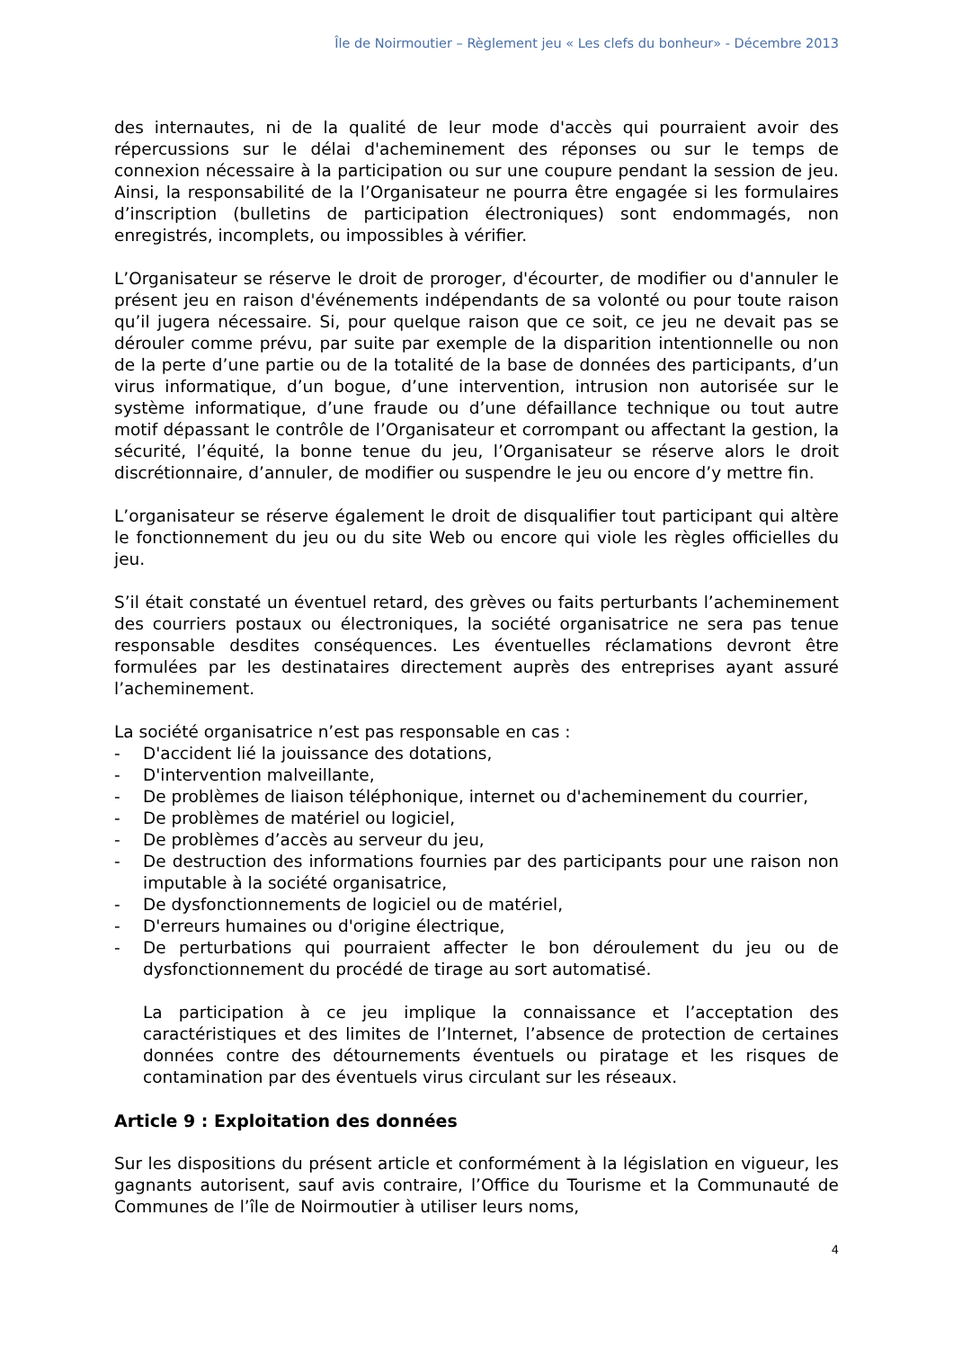Île de Noirmoutier – Règlement jeu « Les clefs du bonheur» - Décembre 2013
des internautes, ni de la qualité de leur mode d'accès qui pourraient avoir des répercussions sur le délai d'acheminement des réponses ou sur le temps de connexion nécessaire à la participation ou sur une coupure pendant la session de jeu. Ainsi, la responsabilité de la l’Organisateur ne pourra être engagée si les formulaires d’inscription (bulletins de participation électroniques) sont endommagés, non enregistrés, incomplets, ou impossibles à vérifier.
L’Organisateur se réserve le droit de proroger, d'écourter, de modifier ou d'annuler le présent jeu en raison d'événements indépendants de sa volonté ou pour toute raison qu’il jugera nécessaire. Si, pour quelque raison que ce soit, ce jeu ne devait pas se dérouler comme prévu, par suite par exemple de la disparition intentionnelle ou non de la perte d’une partie ou de la totalité de la base de données des participants, d’un virus informatique, d’un bogue, d’une intervention, intrusion non autorisée sur le système informatique, d’une fraude ou d’une défaillance technique ou tout autre motif dépassant le contrôle de l’Organisateur et corrompant ou affectant la gestion, la sécurité, l’équité, la bonne tenue du jeu, l’Organisateur se réserve alors le droit discrétionnaire, d’annuler, de modifier ou suspendre le jeu ou encore d’y mettre fin.
L’organisateur se réserve également le droit de disqualifier tout participant qui altère le fonctionnement du jeu ou du site Web ou encore qui viole les règles officielles du jeu.
S’il était constaté un éventuel retard, des grèves ou faits perturbants l’acheminement des courriers postaux ou électroniques, la société organisatrice ne sera pas tenue responsable desdites conséquences. Les éventuelles réclamations devront être formulées par les destinataires directement auprès des entreprises ayant assuré l’acheminement.
La société organisatrice n’est pas responsable en cas :
- D'accident lié la jouissance des dotations,
- D'intervention malveillante,
- De problèmes de liaison téléphonique, internet ou d'acheminement du courrier,
- De problèmes de matériel ou logiciel,
- De problèmes d’accès au serveur du jeu,
- De destruction des informations fournies par des participants pour une raison non imputable à la société organisatrice,
- De dysfonctionnements de logiciel ou de matériel,
- D'erreurs humaines ou d'origine électrique,
- De perturbations qui pourraient affecter le bon déroulement du jeu ou de dysfonctionnement du procédé de tirage au sort automatisé.
La participation à ce jeu implique la connaissance et l’acceptation des caractéristiques et des limites de l’Internet, l’absence de protection de certaines données contre des détournements éventuels ou piratage et les risques de contamination par des éventuels virus circulant sur les réseaux.
Article 9 : Exploitation des données
Sur les dispositions du présent article et conformément à la législation en vigueur, les gagnants autorisent, sauf avis contraire, l’Office du Tourisme et la Communauté de Communes de l’île de Noirmoutier à utiliser leurs noms,
4